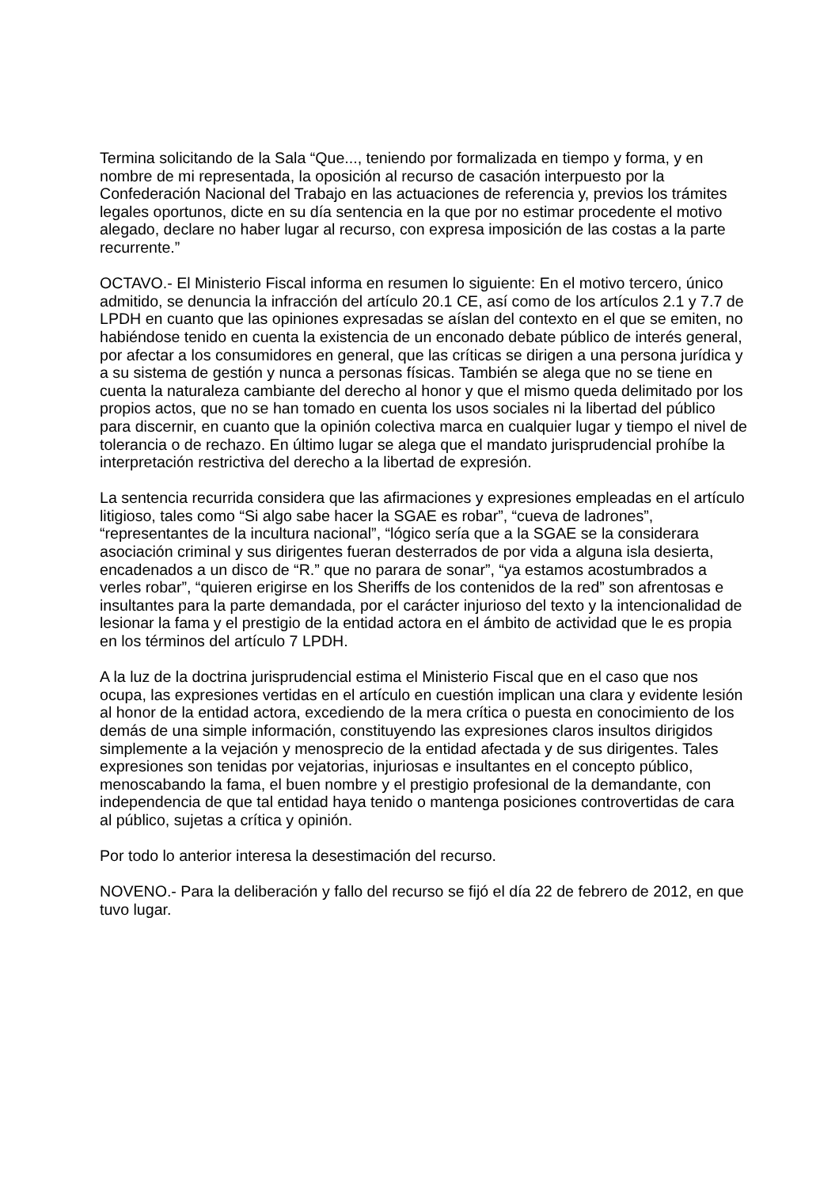Termina solicitando de la Sala “Que..., teniendo por formalizada en tiempo y forma, y en nombre de mi representada, la oposición al recurso de casación interpuesto por la Confederación Nacional del Trabajo en las actuaciones de referencia y, previos los trámites legales oportunos, dicte en su día sentencia en la que por no estimar procedente el motivo alegado, declare no haber lugar al recurso, con expresa imposición de las costas a la parte recurrente.”
OCTAVO.- El Ministerio Fiscal informa en resumen lo siguiente: En el motivo tercero, único admitido, se denuncia la infracción del artículo 20.1 CE, así como de los artículos 2.1 y 7.7 de LPDH en cuanto que las opiniones expresadas se aíslan del contexto en el que se emiten, no habiéndose tenido en cuenta la existencia de un enconado debate público de interés general, por afectar a los consumidores en general, que las críticas se dirigen a una persona jurídica y a su sistema de gestión y nunca a personas físicas. También se alega que no se tiene en cuenta la naturaleza cambiante del derecho al honor y que el mismo queda delimitado por los propios actos, que no se han tomado en cuenta los usos sociales ni la libertad del público para discernir, en cuanto que la opinión colectiva marca en cualquier lugar y tiempo el nivel de tolerancia o de rechazo. En último lugar se alega que el mandato jurisprudencial prohíbe la interpretación restrictiva del derecho a la libertad de expresión.
La sentencia recurrida considera que las afirmaciones y expresiones empleadas en el artículo litigioso, tales como “Si algo sabe hacer la SGAE es robar”, “cueva de ladrones”, “representantes de la incultura nacional”, “lógico sería que a la SGAE se la considerara asociación criminal y sus dirigentes fueran desterrados de por vida a alguna isla desierta, encadenados a un disco de “R.” que no parara de sonar”, “ya estamos acostumbrados a verles robar”, “quieren erigirse en los Sheriffs de los contenidos de la red” son afrentosas e insultantes para la parte demandada, por el carácter injurioso del texto y la intencionalidad de lesionar la fama y el prestigio de la entidad actora en el ámbito de actividad que le es propia en los términos del artículo 7 LPDH.
A la luz de la doctrina jurisprudencial estima el Ministerio Fiscal que en el caso que nos ocupa, las expresiones vertidas en el artículo en cuestión implican una clara y evidente lesión al honor de la entidad actora, excediendo de la mera crítica o puesta en conocimiento de los demás de una simple información, constituyendo las expresiones claros insultos dirigidos simplemente a la vejación y menosprecio de la entidad afectada y de sus dirigentes. Tales expresiones son tenidas por vejatorias, injuriosas e insultantes en el concepto público, menoscabando la fama, el buen nombre y el prestigio profesional de la demandante, con independencia de que tal entidad haya tenido o mantenga posiciones controvertidas de cara al público, sujetas a crítica y opinión.
Por todo lo anterior interesa la desestimación del recurso.
NOVENO.- Para la deliberación y fallo del recurso se fijó el día 22 de febrero de 2012, en que tuvo lugar.